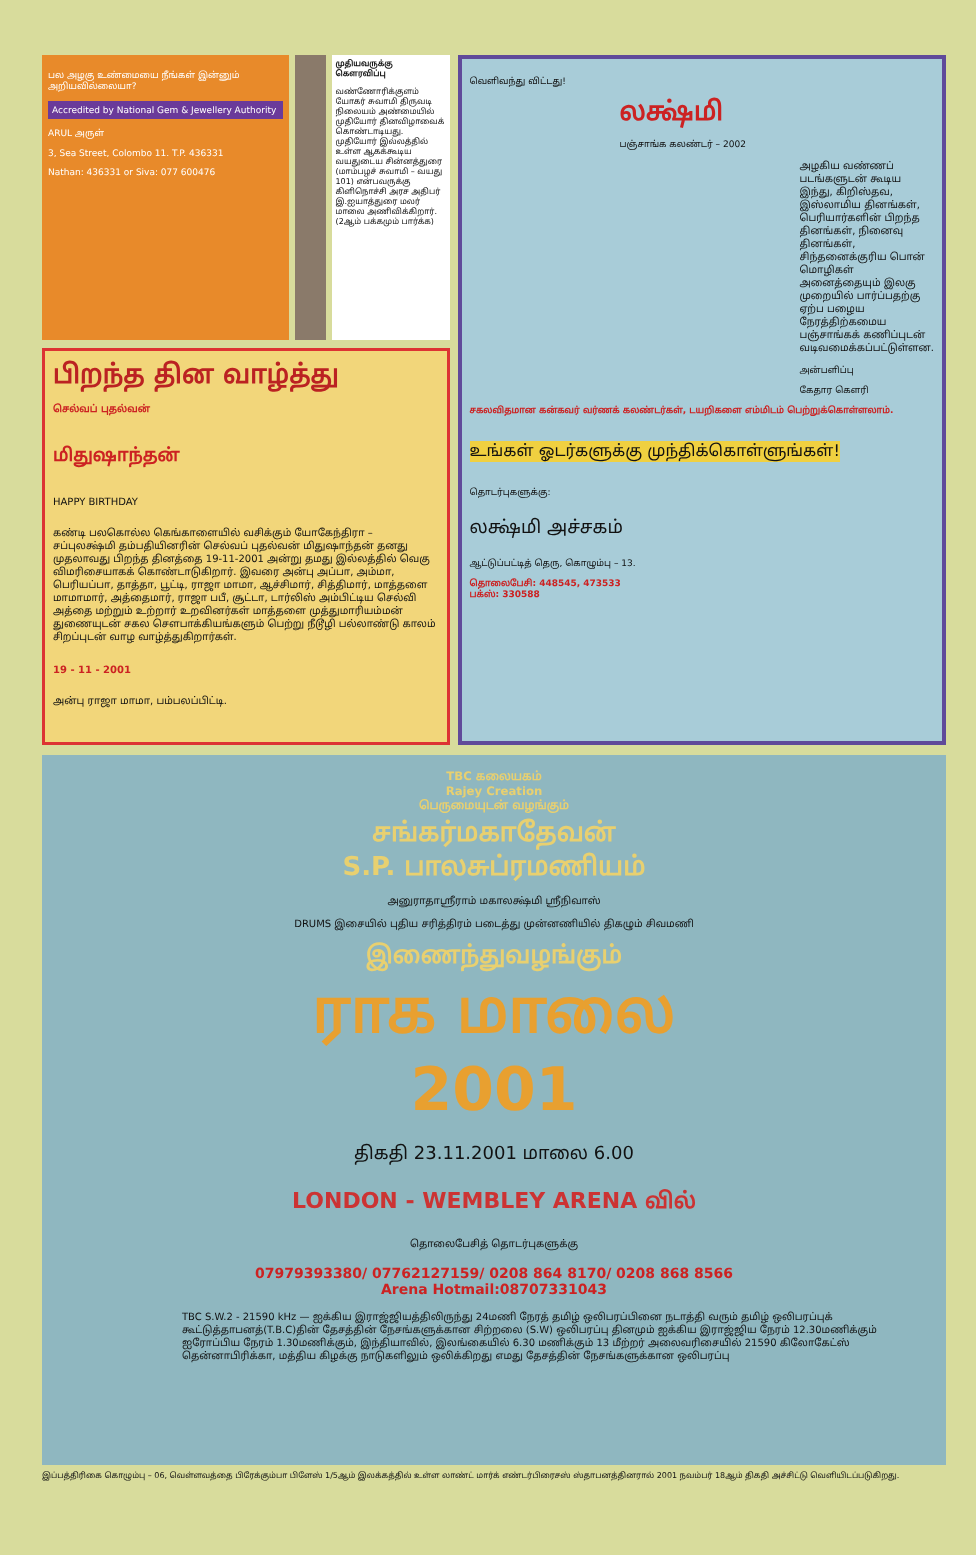பல அழகு உண்மையை நீங்கள் இன்னும் அறியவில்லையா?
Accredited by National Gem & Jewellery Authority
ARUL அருள்
3, Sea Street, Colombo 11. T.P. 436331
Nathan: 436331 or Siva: 077 600476
முதியவருக்கு கௌரவிப்பு
வண்ணோரிக்குளம் யோகர் சுவாமி திருவடி நிலையம் அண்மையில் முதியோர் தினவிழாவைக் கொண்டாடியது. முதியோர் இல்லத்தில் உள்ள ஆகக்கூடிய வயதுடைய சின்னத்துரை (மாம்பழச் சுவாமி – வயது 101) என்பவருக்கு கிளிநொச்சி அரச அதிபர் இ.ஐயாத்துரை மலர் மாலை அணிவிக்கிறார். (2ஆம் பக்கமும் பார்க்க)
பிறந்த தின வாழ்த்து
செல்வப் புதல்வன்
மிதுஷாந்தன்
HAPPY BIRTHDAY
கண்டி பலகொல்ல கெங்காளையில் வசிக்கும் யோகேந்திரா – சப்புலக்ஷ்மி தம்பதியினரின் செல்வப் புதல்வன் மிதுஷாந்தன் தனது முதலாவது பிறந்த தினத்தை 19-11-2001 அன்று தமது இல்லத்தில் வெகு விமரிசையாகக் கொண்டாடுகிறார். இவரை அன்பு அப்பா, அம்மா, பெரியப்பா, தாத்தா, பூட்டி, ராஜா மாமா, ஆச்சிமார், சித்திமார், மாத்தளை மாமாமார், அத்தைமார், ராஜா பபீ, சூட்டா, டார்லிஸ் அம்பிட்டிய செல்வி அத்தை மற்றும் உற்றார் உறவினர்கள் மாத்தளை முத்துமாரியம்மன் துணையுடன் சகல சௌபாக்கியங்களும் பெற்று நீடூழி பல்லாண்டு காலம் சிறப்புடன் வாழ வாழ்த்துகிறார்கள்.
19 - 11 - 2001
அன்பு ராஜா மாமா, பம்பலப்பிட்டி.
வெளிவந்து விட்டது!
லக்ஷ்மி
பஞ்சாங்க கலண்டர் – 2002
அழகிய வண்ணப் படங்களுடன் கூடிய இந்து, கிறிஸ்தவ, இஸ்லாமிய தினங்கள், பெரியார்களின் பிறந்த தினங்கள், நினைவு தினங்கள், சிந்தனைக்குரிய பொன் மொழிகள் அனைத்தையும் இலகு முறையில் பார்ப்பதற்கு ஏற்ப பழைய நேரத்திற்கமைய பஞ்சாங்கக் கணிப்புடன் வடிவமைக்கப்பட்டுள்ளன.
அன்பளிப்பு
கேதார கௌரி
சகலவிதமான கன்கவர் வர்ணக் கலண்டர்கள், டயறிகளை எம்மிடம் பெற்றுக்கொள்ளலாம்.
உங்கள் ஓடர்களுக்கு முந்திக்கொள்ளுங்கள்!
தொடர்புகளுக்கு:
லக்ஷ்மி அச்சகம்
ஆட்டுப்பட்டித் தெரு, கொழும்பு – 13.
தொலைபேசி: 448545, 473533
பக்ஸ்: 330588
TBC கலையகம்
Rajey Creation
பெருமையுடன் வழங்கும்
சங்கர்மகாதேவன்
S.P. பாலசுப்ரமணியம்
அனுராதாஸ்ரீராம் மகாலக்ஷ்மி ஸ்ரீநிவாஸ்
DRUMS இசையில் புதிய சரித்திரம் படைத்து முன்னணியில் திகழும் சிவமணி
இணைந்துவழங்கும்
ராக மாலை
2001
திகதி 23.11.2001 மாலை 6.00
LONDON - WEMBLEY ARENA வில்
தொலைபேசித் தொடர்புகளுக்கு
07979393380/ 07762127159/ 0208 864 8170/ 0208 868 8566
Arena Hotmail:08707331043
TBC S.W.2 - 21590 kHz — ஐக்கிய இராஜ்ஜியத்திலிருந்து 24மணி நேரத் தமிழ் ஒலிபரப்பினை நடாத்தி வரும் தமிழ் ஒலிபரப்புக் கூட்டுத்தாபனத்(T.B.C)தின் தேசத்தின் நேசங்களுக்கான சிற்றலை (S.W) ஒலிபரப்பு தினமும் ஐக்கிய இராஜ்ஜிய நேரம் 12.30மணிக்கும் ஐரோப்பிய நேரம் 1.30மணிக்கும், இந்தியாவில், இலங்கையில் 6.30 மணிக்கும் 13 மீற்றர் அலைவரிசையில் 21590 கிலோகேட்ஸ் தென்னாபிரிக்கா, மத்திய கிழக்கு நாடுகளிலும் ஒலிக்கிறது எமது தேசத்தின் நேசங்களுக்கான ஒலிபரப்பு
இப்பத்திரிகை கொழும்பு – 06, வெள்ளவத்தை பிரேக்கும்பா பிளேஸ் 1/5ஆம் இலக்கத்தில் உள்ள லாண்ட் மார்க் எண்டர்பிரைசஸ் ஸ்தாபனத்தினரால் 2001 நவம்பர் 18ஆம் திகதி அச்சிட்டு வெளியிடப்படுகிறது.